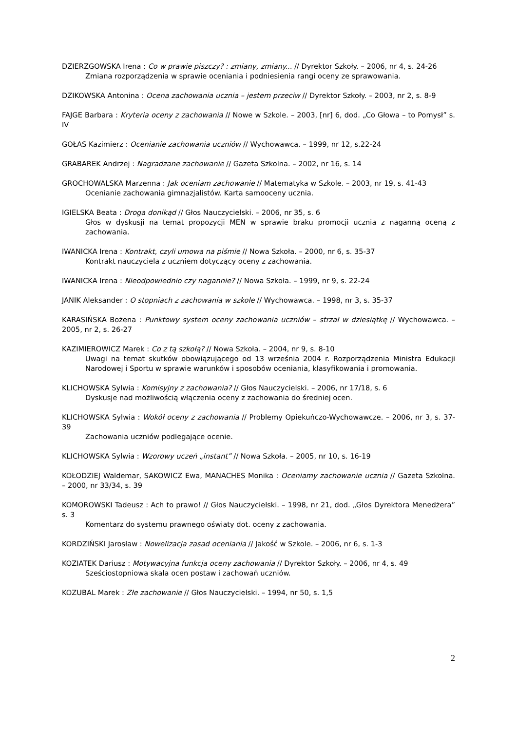DZIERZGOWSKA Irena : Co w prawie piszczy? : zmiany, zmiany... // Dyrektor Szkoły. – 2006, nr 4, s. 24-26
Zmiana rozporządzenia w sprawie oceniania i podniesienia rangi oceny ze sprawowania.
DZIKOWSKA Antonina : Ocena zachowania ucznia – jestem przeciw // Dyrektor Szkoły. – 2003, nr 2, s. 8-9
FAJGE Barbara : Kryteria oceny z zachowania // Nowe w Szkole. – 2003, [nr] 6, dod. „Co Głowa – to Pomysł” s. IV
GOŁAS Kazimierz : Ocenianie zachowania uczniów // Wychowawca. – 1999, nr 12, s.22-24
GRABAREK Andrzej : Nagradzane zachowanie // Gazeta Szkolna. – 2002, nr 16, s. 14
GROCHOWALSKA Marzenna : Jak oceniam zachowanie // Matematyka w Szkole. – 2003, nr 19, s. 41-43
Ocenianie zachowania gimnazjalistów. Karta samooceny ucznia.
IGIELSKA Beata : Droga donikąd // Głos Nauczycielski. – 2006, nr 35, s. 6
Głos w dyskusji na temat propozycji MEN w sprawie braku promocji ucznia z naganną oceną z zachowania.
IWANICKA Irena : Kontrakt, czyli umowa na piśmie // Nowa Szkoła. – 2000, nr 6, s. 35-37
Kontrakt nauczyciela z uczniem dotyczący oceny z zachowania.
IWANICKA Irena : Nieodpowiednio czy nagannie? // Nowa Szkoła. – 1999, nr 9, s. 22-24
JANIK Aleksander : O stopniach z zachowania w szkole // Wychowawca. – 1998, nr 3, s. 35-37
KARASIŃSKA Bożena : Punktowy system oceny zachowania uczniów – strzał w dziesiątkę // Wychowawca. – 2005, nr 2, s. 26-27
KAZIMIEROWICZ Marek : Co z tą szkołą? // Nowa Szkoła. – 2004, nr 9, s. 8-10
Uwagi na temat skutków obowiązującego od 13 września 2004 r. Rozporządzenia Ministra Edukacji Narodowej i Sportu w sprawie warunków i sposobów oceniania, klasyfikowania i promowania.
KLICHOWSKA Sylwia : Komisyjny z zachowania? // Głos Nauczycielski. – 2006, nr 17/18, s. 6
Dyskusje nad możliwością włączenia oceny z zachowania do średniej ocen.
KLICHOWSKA Sylwia : Wokół oceny z zachowania // Problemy Opiekuńczo-Wychowawcze. – 2006, nr 3, s. 37-39
Zachowania uczniów podlegające ocenie.
KLICHOWSKA Sylwia : Wzorowy uczeń „instant” // Nowa Szkoła. – 2005, nr 10, s. 16-19
KOŁODZIEJ Waldemar, SAKOWICZ Ewa, MANACHES Monika : Oceniamy zachowanie ucznia // Gazeta Szkolna. – 2000, nr 33/34, s. 39
KOMOROWSKI Tadeusz : Ach to prawo! // Głos Nauczycielski. – 1998, nr 21, dod. „Głos Dyrektora Menedżera” s. 3
Komentarz do systemu prawnego oświaty dot. oceny z zachowania.
KORDZIŃSKI Jarosław : Nowelizacja zasad oceniania // Jakość w Szkole. – 2006, nr 6, s. 1-3
KOZIATEK Dariusz : Motywacyjna funkcja oceny zachowania // Dyrektor Szkoły. – 2006, nr 4, s. 49
Sześciostopniowa skala ocen postaw i zachowań uczniów.
KOZUBAL Marek : Złe zachowanie // Głos Nauczycielski. – 1994, nr 50, s. 1,5
2